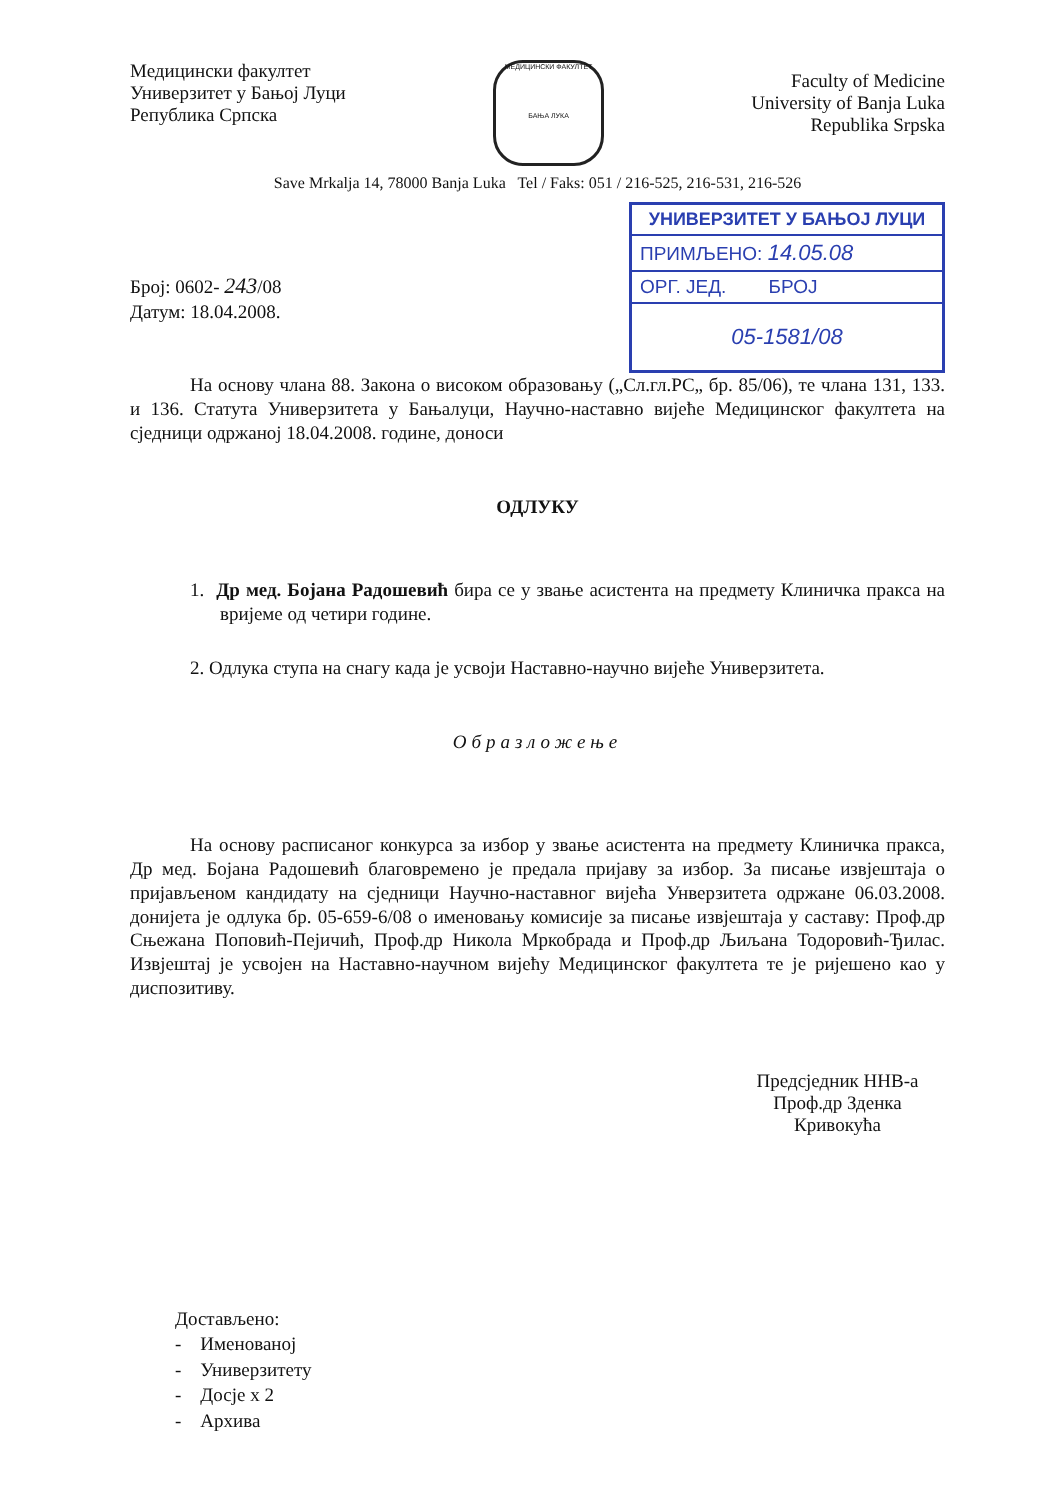Медицински факултет
Универзитет у Бањој Луци
Република Српска
МЕДИЦИНСКИ ФАКУЛТЕТ
БАЊА ЛУКА
Faculty of Medicine
University of Banja Luka
Republika Srpska
Save Mrkalja 14, 78000 Banja Luka Tel / Faks: 051 / 216-525, 216-531, 216-526
УНИВЕРЗИТЕТ У БАЊОЈ ЛУЦИ
ПРИМЉЕНО: 14.05.08
ОРГ. ЈЕД. БРОЈ
05-1581/08
Број: 0602- 243/08
Датум: 18.04.2008.
На основу члана 88. Закона о високом образовању („Сл.гл.РС„ бр. 85/06), те члана 131, 133. и 136. Статута Универзитета у Бањалуци, Научно-наставно вијеће Медицинског факултета на сједници одржаној 18.04.2008. године, доноси
ОДЛУКУ
1. Др мед. Бојана Радошевић бира се у звање асистента на предмету Клиничка пракса на вријеме од четири године.
2. Одлука ступа на снагу када је усвоји Наставно-научно вијеће Универзитета.
Образложење
На основу расписаног конкурса за избор у звање асистента на предмету Клиничка пракса, Др мед. Бојана Радошевић благовремено је предала пријаву за избор. За писање извјештаја о пријављеном кандидату на сједници Научно-наставног вијећа Унверзитета одржане 06.03.2008. донијета је одлука бр. 05-659-6/08 о именовању комисије за писање извјештаја у саставу: Проф.др Сњежана Поповић-Пејичић, Проф.др Никола Мркобрада и Проф.др Љиљана Тодоровић-Ђилас. Извјештај је усвојен на Наставно-научном вијећу Медицинског факултета те је ријешено као у диспозитиву.
Предсједник ННВ-а
Проф.др Зденка Кривокућа
Достављено:
- Именованој
- Универзитету
- Досје х 2
- Архива